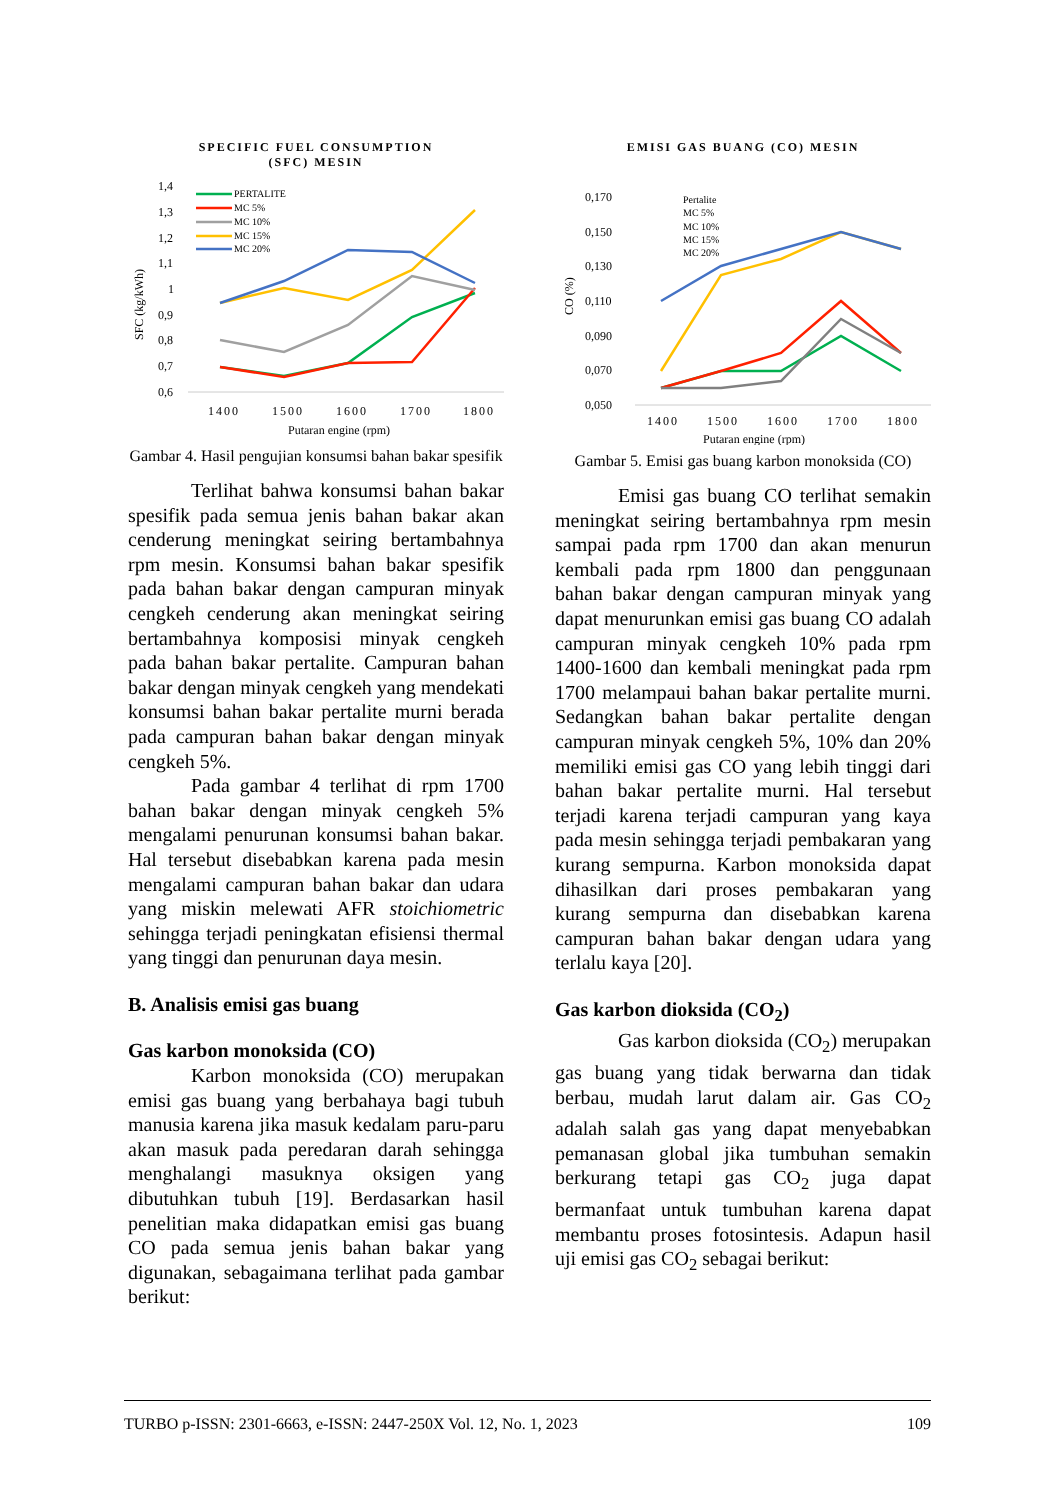SPECIFIC FUEL CONSUMPTION
(SFC) MESIN
SFC (kg/kWh)
1,4
1,3
1,2
1,1
1
0,9
0,8
0,7
0,6
1400
1500
1600
1700
1800
Putaran engine (rpm)
PERTALITE
MC 5%
MC 10%
MC 15%
MC 20%
Gambar 4. Hasil pengujian konsumsi bahan bakar spesifik
Terlihat bahwa konsumsi bahan bakar spesifik pada semua jenis bahan bakar akan cenderung meningkat seiring bertambahnya rpm mesin. Konsumsi bahan bakar spesifik pada bahan bakar dengan campuran minyak cengkeh cenderung akan meningkat seiring bertambahnya komposisi minyak cengkeh pada bahan bakar pertalite. Campuran bahan bakar dengan minyak cengkeh yang mendekati konsumsi bahan bakar pertalite murni berada pada campuran bahan bakar dengan minyak cengkeh 5%.
Pada gambar 4 terlihat di rpm 1700 bahan bakar dengan minyak cengkeh 5% mengalami penurunan konsumsi bahan bakar. Hal tersebut disebabkan karena pada mesin mengalami campuran bahan bakar dan udara yang miskin melewati AFR stoichiometric sehingga terjadi peningkatan efisiensi thermal yang tinggi dan penurunan daya mesin.
B. Analisis emisi gas buang
Gas karbon monoksida (CO)
Karbon monoksida (CO) merupakan emisi gas buang yang berbahaya bagi tubuh manusia karena jika masuk kedalam paru-paru akan masuk pada peredaran darah sehingga menghalangi masuknya oksigen yang dibutuhkan tubuh [19]. Berdasarkan hasil penelitian maka didapatkan emisi gas buang CO pada semua jenis bahan bakar yang digunakan, sebagaimana terlihat pada gambar berikut:
EMISI GAS BUANG (CO) MESIN
CO (%)
0,170
0,150
0,130
0,110
0,090
0,070
0,050
1400
1500
1600
1700
1800
Putaran engine (rpm)
Pertalite
MC 5%
MC 10%
MC 15%
MC 20%
Gambar 5. Emisi gas buang karbon monoksida (CO)
Emisi gas buang CO terlihat semakin meningkat seiring bertambahnya rpm mesin sampai pada rpm 1700 dan akan menurun kembali pada rpm 1800 dan penggunaan bahan bakar dengan campuran minyak yang dapat menurunkan emisi gas buang CO adalah campuran minyak cengkeh 10% pada rpm 1400-1600 dan kembali meningkat pada rpm 1700 melampaui bahan bakar pertalite murni. Sedangkan bahan bakar pertalite dengan campuran minyak cengkeh 5%, 10% dan 20% memiliki emisi gas CO yang lebih tinggi dari bahan bakar pertalite murni. Hal tersebut terjadi karena terjadi campuran yang kaya pada mesin sehingga terjadi pembakaran yang kurang sempurna. Karbon monoksida dapat dihasilkan dari proses pembakaran yang kurang sempurna dan disebabkan karena campuran bahan bakar dengan udara yang terlalu kaya [20].
Gas karbon dioksida (CO<sub>2</sub>)
Gas karbon dioksida (CO<sub>2</sub>) merupakan gas buang yang tidak berwarna dan tidak berbau, mudah larut dalam air. Gas CO<sub>2</sub> adalah salah gas yang dapat menyebabkan pemanasan global jika tumbuhan semakin berkurang tetapi gas CO<sub>2</sub> juga dapat bermanfaat untuk tumbuhan karena dapat membantu proses fotosintesis. Adapun hasil uji emisi gas CO<sub>2</sub> sebagai berikut:
TURBO p-ISSN: 2301-6663, e-ISSN: 2447-250X Vol. 12, No. 1, 2023 109